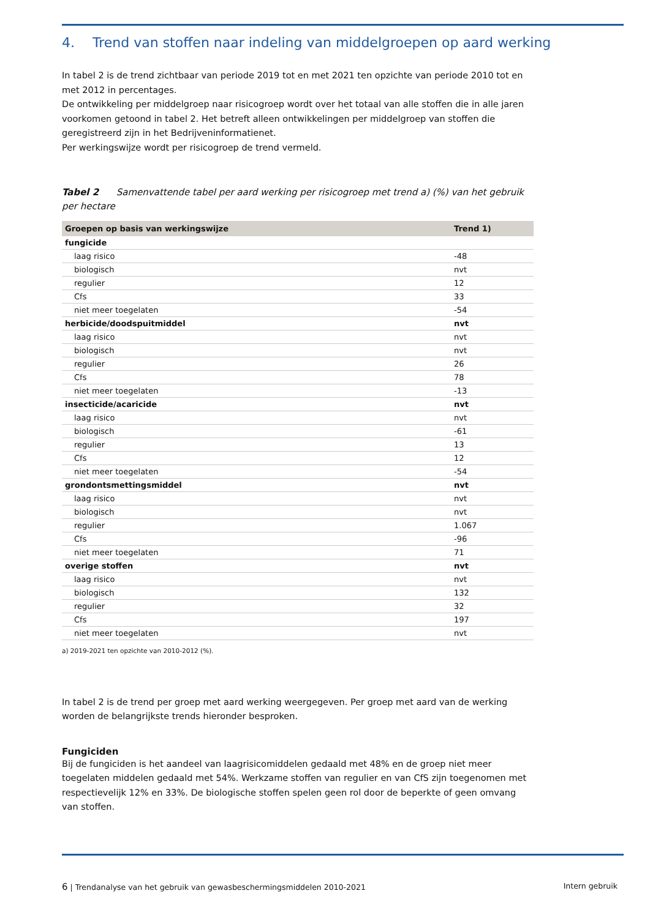4. Trend van stoffen naar indeling van middelgroepen op aard werking
In tabel 2 is de trend zichtbaar van periode 2019 tot en met 2021 ten opzichte van periode 2010 tot en met 2012 in percentages.
De ontwikkeling per middelgroep naar risicogroep wordt over het totaal van alle stoffen die in alle jaren voorkomen getoond in tabel 2. Het betreft alleen ontwikkelingen per middelgroep van stoffen die geregistreerd zijn in het Bedrijveninformatienet.
Per werkingswijze wordt per risicogroep de trend vermeld.
Tabel 2 Samenvattende tabel per aard werking per risicogroep met trend a) (%) van het gebruik per hectare
| Groepen op basis van werkingswijze | Trend 1) |
| --- | --- |
| fungicide | |
| laag risico | -48 |
| biologisch | nvt |
| regulier | 12 |
| Cfs | 33 |
| niet meer toegelaten | -54 |
| herbicide/doodspuitmiddel | nvt |
| laag risico | nvt |
| biologisch | nvt |
| regulier | 26 |
| Cfs | 78 |
| niet meer toegelaten | -13 |
| insecticide/acaricide | nvt |
| laag risico | nvt |
| biologisch | -61 |
| regulier | 13 |
| Cfs | 12 |
| niet meer toegelaten | -54 |
| grondontsmettingsmiddel | nvt |
| laag risico | nvt |
| biologisch | nvt |
| regulier | 1.067 |
| Cfs | -96 |
| niet meer toegelaten | 71 |
| overige stoffen | nvt |
| laag risico | nvt |
| biologisch | 132 |
| regulier | 32 |
| Cfs | 197 |
| niet meer toegelaten | nvt |
a) 2019-2021 ten opzichte van 2010-2012 (%).
In tabel 2 is de trend per groep met aard werking weergegeven. Per groep met aard van de werking worden de belangrijkste trends hieronder besproken.
Fungiciden
Bij de fungiciden is het aandeel van laagrisicomiddelen gedaald met 48% en de groep niet meer toegelaten middelen gedaald met 54%. Werkzame stoffen van regulier en van CfS zijn toegenomen met respectievelijk 12% en 33%. De biologische stoffen spelen geen rol door de beperkte of geen omvang van stoffen.
6 | Trendanalyse van het gebruik van gewasbeschermingsmiddelen 2010-2021 Intern gebruik